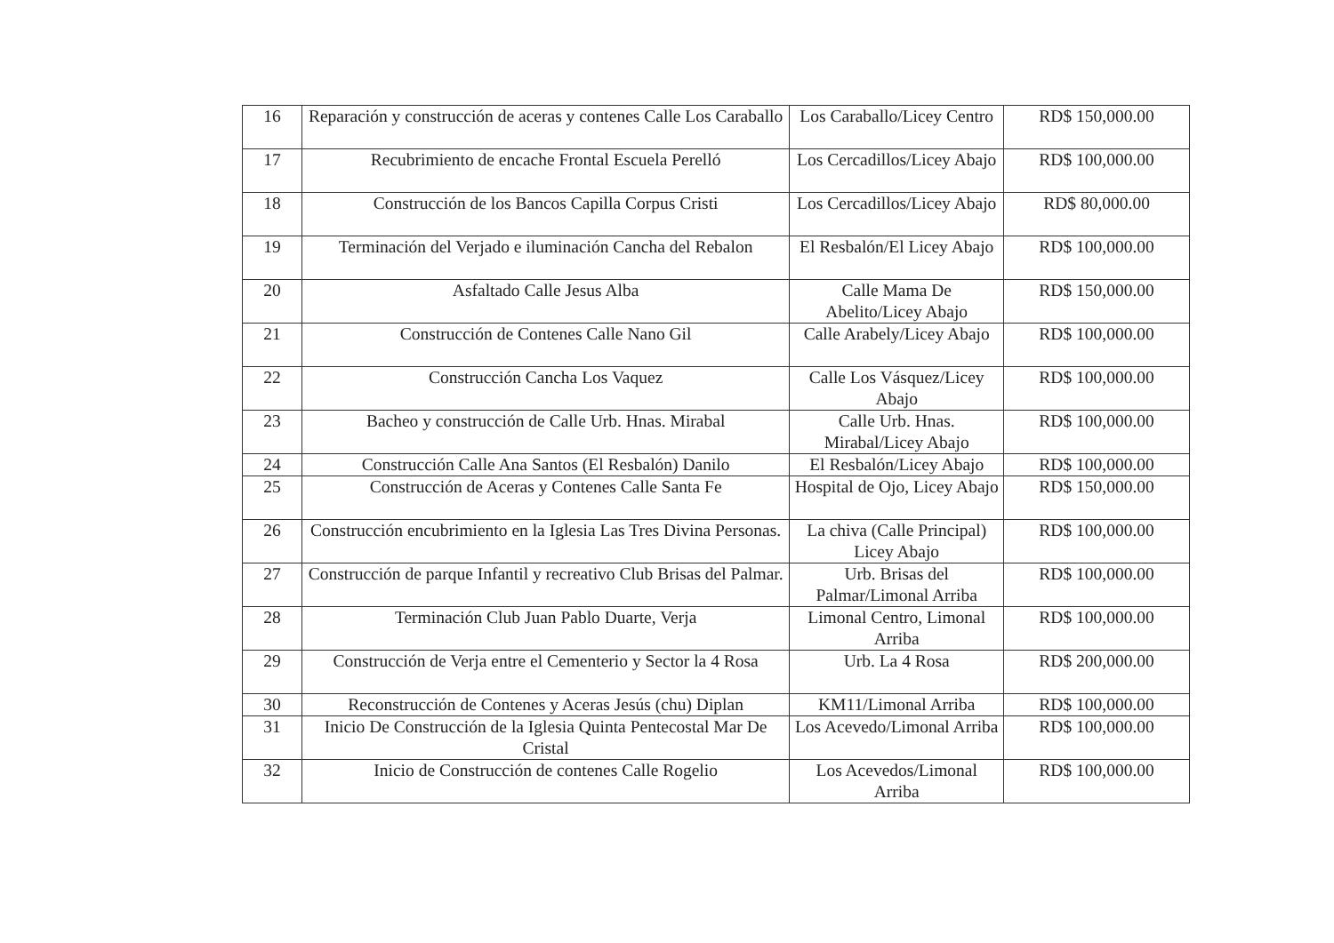| 16 | Reparación y construcción de aceras y contenes Calle Los Caraballo | Los Caraballo/Licey Centro | RD$ 150,000.00 |
| 17 | Recubrimiento de encache Frontal Escuela Perelló | Los Cercadillos/Licey Abajo | RD$ 100,000.00 |
| 18 | Construcción de los Bancos Capilla Corpus Cristi | Los Cercadillos/Licey Abajo | RD$ 80,000.00 |
| 19 | Terminación del Verjado e iluminación Cancha del Rebalon | El Resbalón/El Licey Abajo | RD$ 100,000.00 |
| 20 | Asfaltado Calle Jesus Alba | Calle Mama De Abelito/Licey Abajo | RD$ 150,000.00 |
| 21 | Construcción de Contenes Calle Nano Gil | Calle Arabely/Licey Abajo | RD$ 100,000.00 |
| 22 | Construcción Cancha Los Vaquez | Calle Los Vásquez/Licey Abajo | RD$ 100,000.00 |
| 23 | Bacheo y construcción de Calle Urb. Hnas. Mirabal | Calle Urb. Hnas. Mirabal/Licey Abajo | RD$ 100,000.00 |
| 24 | Construcción Calle Ana Santos (El Resbalón) Danilo | El Resbalón/Licey Abajo | RD$ 100,000.00 |
| 25 | Construcción de Aceras y Contenes Calle Santa Fe | Hospital de Ojo, Licey Abajo | RD$ 150,000.00 |
| 26 | Construcción encubrimiento en la Iglesia Las Tres Divina Personas. | La chiva (Calle Principal) Licey Abajo | RD$ 100,000.00 |
| 27 | Construcción de parque Infantil y recreativo Club Brisas del Palmar. | Urb. Brisas del Palmar/Limonal Arriba | RD$ 100,000.00 |
| 28 | Terminación Club Juan Pablo Duarte, Verja | Limonal Centro, Limonal Arriba | RD$ 100,000.00 |
| 29 | Construcción de Verja entre el Cementerio y Sector la 4 Rosa | Urb. La 4 Rosa | RD$ 200,000.00 |
| 30 | Reconstrucción de Contenes y Aceras Jesús (chu) Diplan | KM11/Limonal Arriba | RD$ 100,000.00 |
| 31 | Inicio De Construcción de la Iglesia Quinta Pentecostal Mar De Cristal | Los Acevedo/Limonal Arriba | RD$ 100,000.00 |
| 32 | Inicio de Construcción de contenes Calle Rogelio | Los Acevedos/Limonal Arriba | RD$ 100,000.00 |